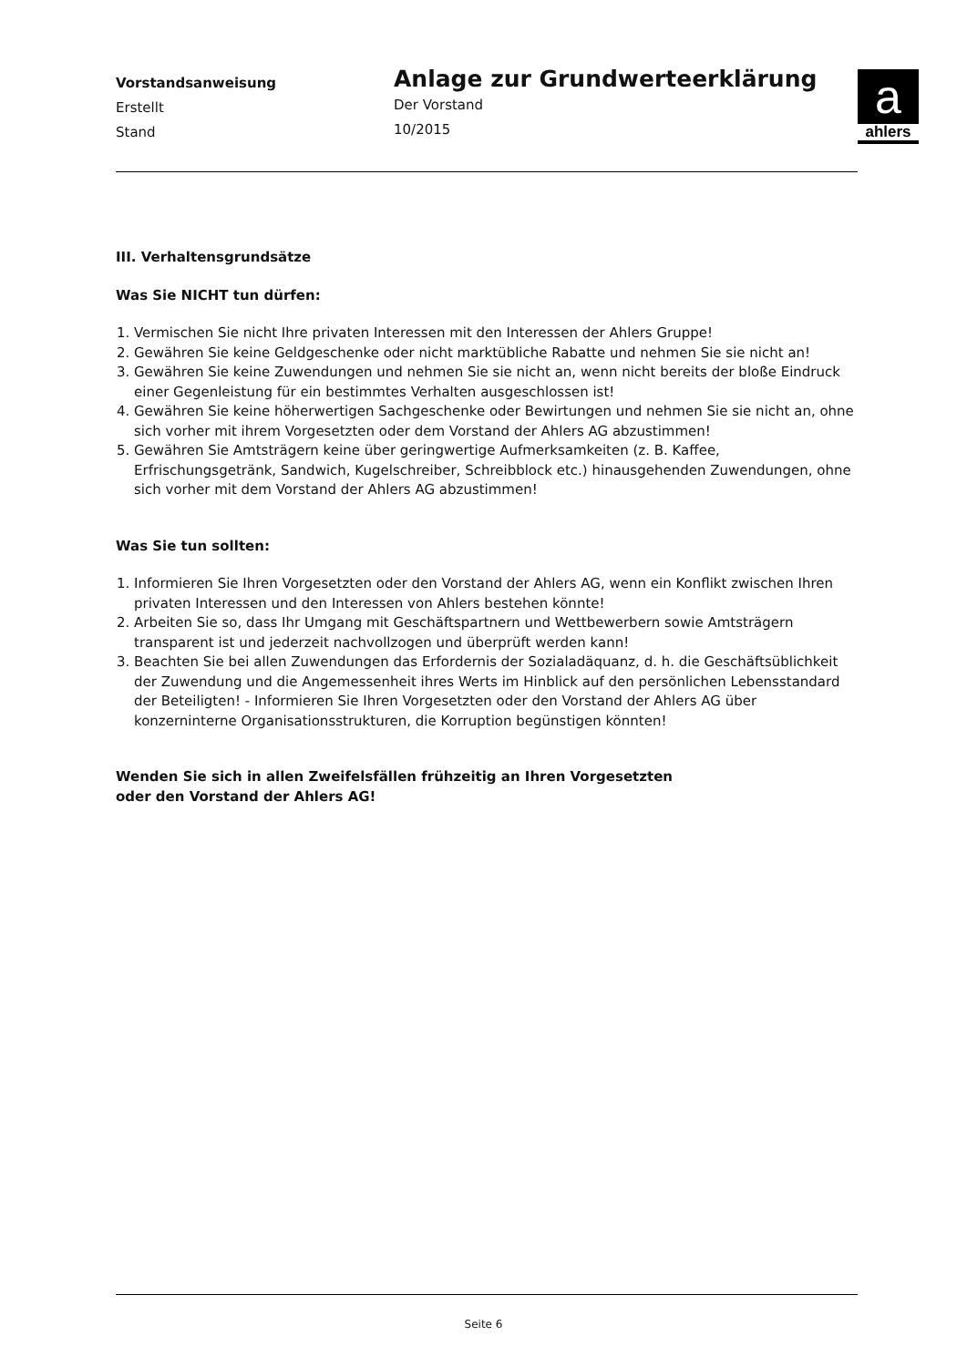Vorstandsanweisung
Erstellt
Stand
Anlage zur Grundwerteerklärung
Der Vorstand
10/2015
a
ahlers
III. Verhaltensgrundsätze
Was Sie NICHT tun dürfen:
1. Vermischen Sie nicht Ihre privaten Interessen mit den Interessen der Ahlers Gruppe!
2. Gewähren Sie keine Geldgeschenke oder nicht marktübliche Rabatte und nehmen Sie sie nicht an!
3. Gewähren Sie keine Zuwendungen und nehmen Sie sie nicht an, wenn nicht bereits der bloße Eindruck einer Gegenleistung für ein bestimmtes Verhalten ausgeschlossen ist!
4. Gewähren Sie keine höherwertigen Sachgeschenke oder Bewirtungen und nehmen Sie sie nicht an, ohne sich vorher mit ihrem Vorgesetzten oder dem Vorstand der Ahlers AG abzustimmen!
5. Gewähren Sie Amtsträgern keine über geringwertige Aufmerksamkeiten (z. B. Kaffee, Erfrischungsgetränk, Sandwich, Kugelschreiber, Schreibblock etc.) hinausgehenden Zuwendungen, ohne sich vorher mit dem Vorstand der Ahlers AG abzustimmen!
Was Sie tun sollten:
1. Informieren Sie Ihren Vorgesetzten oder den Vorstand der Ahlers AG, wenn ein Konflikt zwischen Ihren privaten Interessen und den Interessen von Ahlers bestehen könnte!
2. Arbeiten Sie so, dass Ihr Umgang mit Geschäftspartnern und Wettbewerbern sowie Amtsträgern transparent ist und jederzeit nachvollzogen und überprüft werden kann!
3. Beachten Sie bei allen Zuwendungen das Erfordernis der Sozialadäquanz, d. h. die Geschäftsüblichkeit der Zuwendung und die Angemessenheit ihres Werts im Hinblick auf den persönlichen Lebensstandard der Beteiligten! - Informieren Sie Ihren Vorgesetzten oder den Vorstand der Ahlers AG über konzerninterne Organisationsstrukturen, die Korruption begünstigen könnten!
Wenden Sie sich in allen Zweifelsfällen frühzeitig an Ihren Vorgesetzten
oder den Vorstand der Ahlers AG!
Seite 6